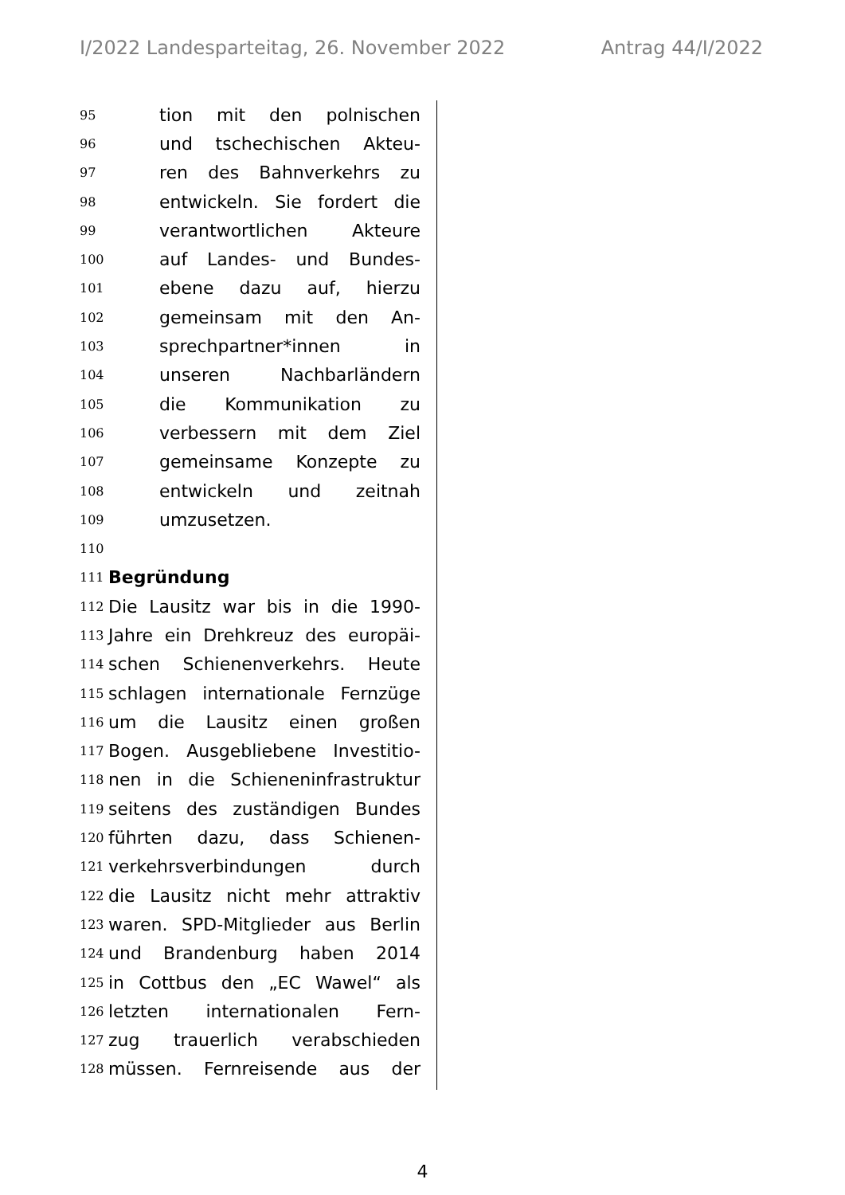I/2022 Landesparteitag, 26. November 2022 Antrag 44/I/2022
95 tion mit den polnischen
96 und tschechischen Akteu-
97 ren des Bahnverkehrs zu
98 entwickeln. Sie fordert die
99 verantwortlichen Akteure
100 auf Landes- und Bundes-
101 ebene dazu auf, hierzu
102 gemeinsam mit den An-
103 sprechpartner*innen in
104 unseren Nachbarländern
105 die Kommunikation zu
106 verbessern mit dem Ziel
107 gemeinsame Konzepte zu
108 entwickeln und zeitnah
109 umzusetzen.
110
111 Begründung
112 Die Lausitz war bis in die 1990-
113 Jahre ein Drehkreuz des europäi-
114 schen Schienenverkehrs. Heute
115 schlagen internationale Fernzüge
116 um die Lausitz einen großen
117 Bogen. Ausgebliebene Investitio-
118 nen in die Schieneninfrastruktur
119 seitens des zuständigen Bundes
120 führten dazu, dass Schienen-
121 verkehrsverbindungen durch
122 die Lausitz nicht mehr attraktiv
123 waren. SPD-Mitglieder aus Berlin
124 und Brandenburg haben 2014
125 in Cottbus den „EC Wawel“ als
126 letzten internationalen Fern-
127 zug trauerlich verabschieden
128 müssen. Fernreisende aus der
4